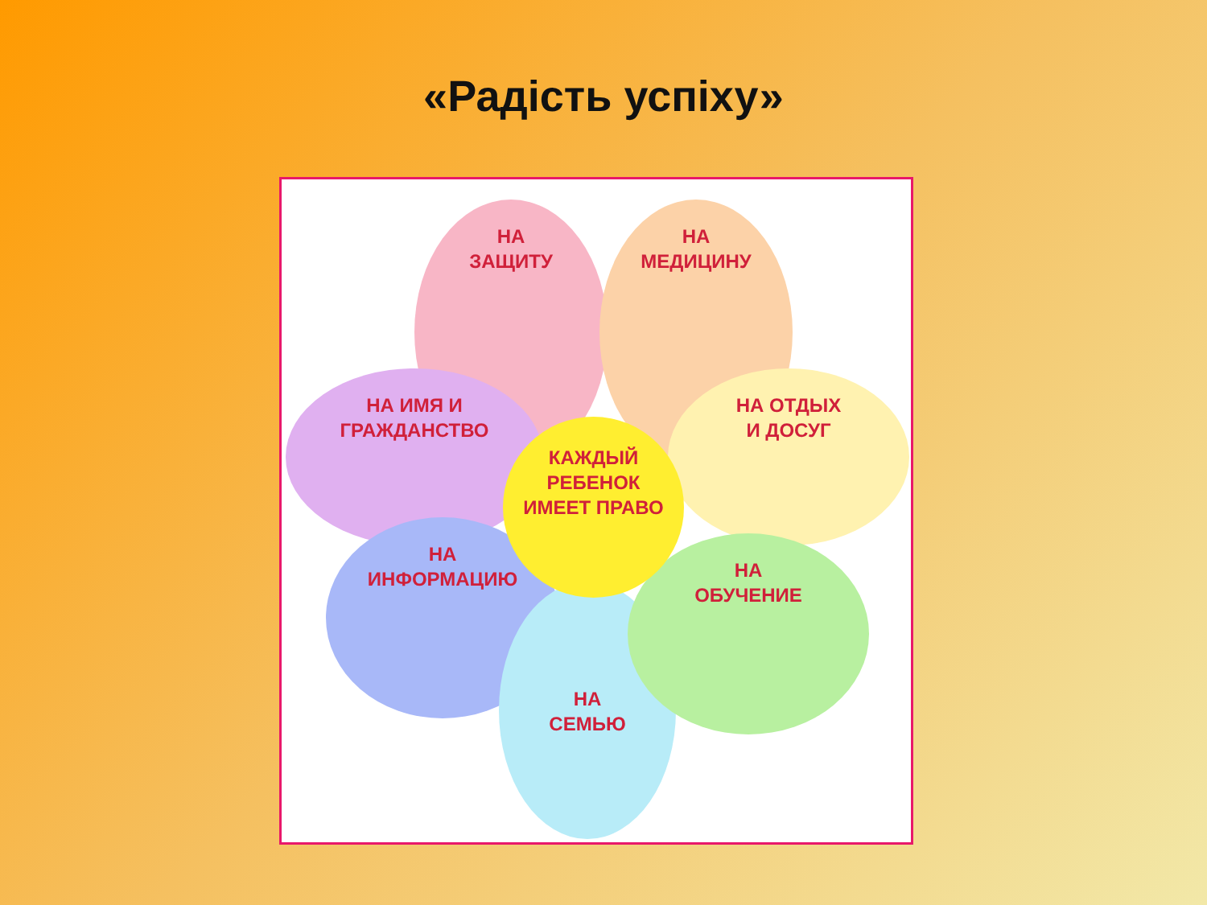«Радість успіху»
НА
ЗАЩИТУ
НА
МЕДИЦИНУ
НА ИМЯ И
ГРАЖДАНСТВО
НА ОТДЫХ
И ДОСУГ
НА
ИНФОРМАЦИЮ
НА
СЕМЬЮ
НА
ОБУЧЕНИЕ
КАЖДЫЙ
РЕБЕНОК
ИМЕЕТ ПРАВО